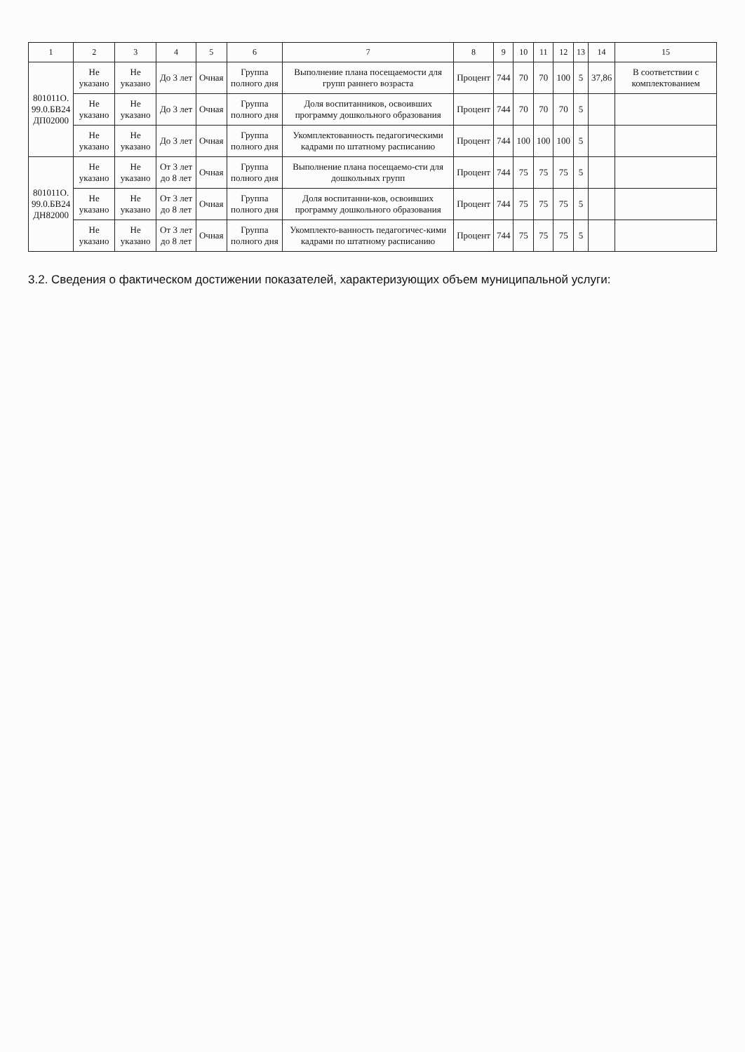| 1 | 2 | 3 | 4 | 5 | 6 | 7 | 8 | 9 | 10 | 11 | 12 | 13 | 14 | 15 |
| --- | --- | --- | --- | --- | --- | --- | --- | --- | --- | --- | --- | --- | --- | --- |
| 801011О. 99.0.БВ24 ДП02000 | Не указано | Не указано | До 3 лет | Очная | Группа полного дня | Выполнение плана посещаемости для групп раннего возраста | Процент | 744 | 70 | 70 | 100 | 5 | 37,86 | В соответствии с комплектованием |
| | Не указано | Не указано | До 3 лет | Очная | Группа полного дня | Доля воспитанников, освоивших программу дошкольного образования | Процент | 744 | 70 | 70 | 70 | 5 | | |
| | Не указано | Не указано | До 3 лет | Очная | Группа полного дня | Укомплектованность педагогическими кадрами по штатному расписанию | Процент | 744 | 100 | 100 | 100 | 5 | | |
| 801011О. 99.0.БВ24 ДН82000 | Не указано | Не указано | От 3 лет до 8 лет | Очная | Группа полного дня | Выполнение плана посещаемо-сти для дошкольных групп | Процент | 744 | 75 | 75 | 75 | 5 | | |
| | Не указано | Не указано | От 3 лет до 8 лет | Очная | Группа полного дня | Доля воспитанни-ков, освоивших программу дошкольного образования | Процент | 744 | 75 | 75 | 75 | 5 | | |
| | Не указано | Не указано | От 3 лет до 8 лет | Очная | Группа полного дня | Укомплекто-ванность педагогичес-кими кадрами по штатному расписанию | Процент | 744 | 75 | 75 | 75 | 5 | | |
3.2. Сведения о фактическом достижении показателей, характеризующих объем муниципальной услуги: